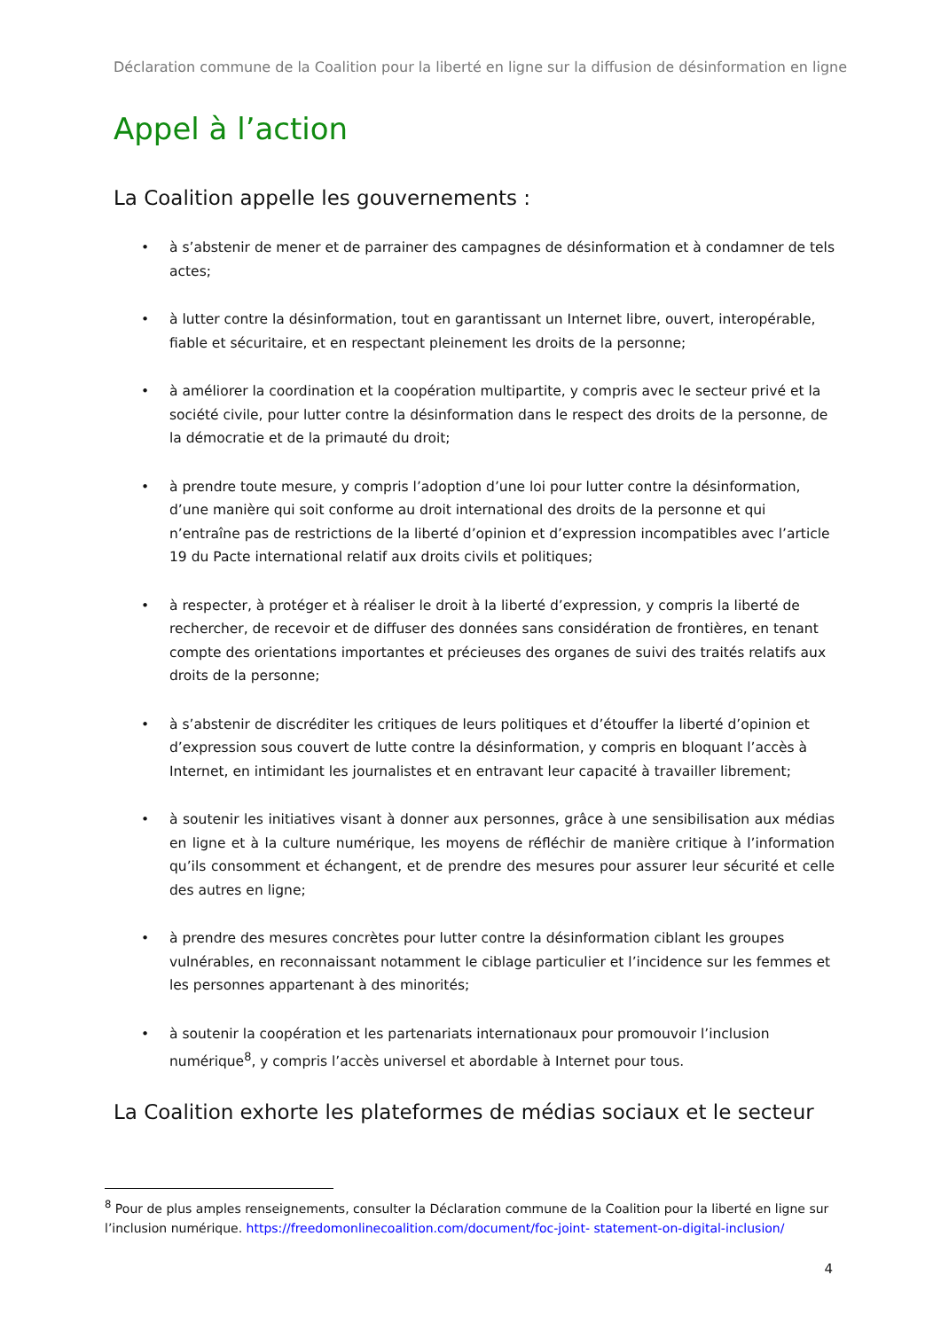Déclaration commune de la Coalition pour la liberté en ligne sur la diffusion de désinformation en ligne
Appel à l’action
La Coalition appelle les gouvernements :
• à s’abstenir de mener et de parrainer des campagnes de désinformation et à condamner de tels actes;
• à lutter contre la désinformation, tout en garantissant un Internet libre, ouvert, interopérable, fiable et sécuritaire, et en respectant pleinement les droits de la personne;
• à améliorer la coordination et la coopération multipartite, y compris avec le secteur privé et la société civile, pour lutter contre la désinformation dans le respect des droits de la personne, de la démocratie et de la primauté du droit;
• à prendre toute mesure, y compris l’adoption d’une loi pour lutter contre la désinformation, d’une manière qui soit conforme au droit international des droits de la personne et qui n’entraîne pas de restrictions de la liberté d’opinion et d’expression incompatibles avec l’article 19 du Pacte international relatif aux droits civils et politiques;
• à respecter, à protéger et à réaliser le droit à la liberté d’expression, y compris la liberté de rechercher, de recevoir et de diffuser des données sans considération de frontières, en tenant compte des orientations importantes et précieuses des organes de suivi des traités relatifs aux droits de la personne;
• à s’abstenir de discréditer les critiques de leurs politiques et d’étouffer la liberté d’opinion et d’expression sous couvert de lutte contre la désinformation, y compris en bloquant l’accès à Internet, en intimidant les journalistes et en entravant leur capacité à travailler librement;
• à soutenir les initiatives visant à donner aux personnes, grâce à une sensibilisation aux médias en ligne et à la culture numérique, les moyens de réfléchir de manière critique à l’information qu’ils consomment et échangent, et de prendre des mesures pour assurer leur sécurité et celle des autres en ligne;
• à prendre des mesures concrètes pour lutter contre la désinformation ciblant les groupes vulnérables, en reconnaissant notamment le ciblage particulier et l’incidence sur les femmes et les personnes appartenant à des minorités;
• à soutenir la coopération et les partenariats internationaux pour promouvoir l’inclusion numérique<sup>8</sup>, y compris l’accès universel et abordable à Internet pour tous.
La Coalition exhorte les plateformes de médias sociaux et le secteur
<sup>8</sup> Pour de plus amples renseignements, consulter la Déclaration commune de la Coalition pour la liberté en ligne sur l’inclusion numérique. https://freedomonlinecoalition.com/document/foc-joint- statement-on-digital-inclusion/
4